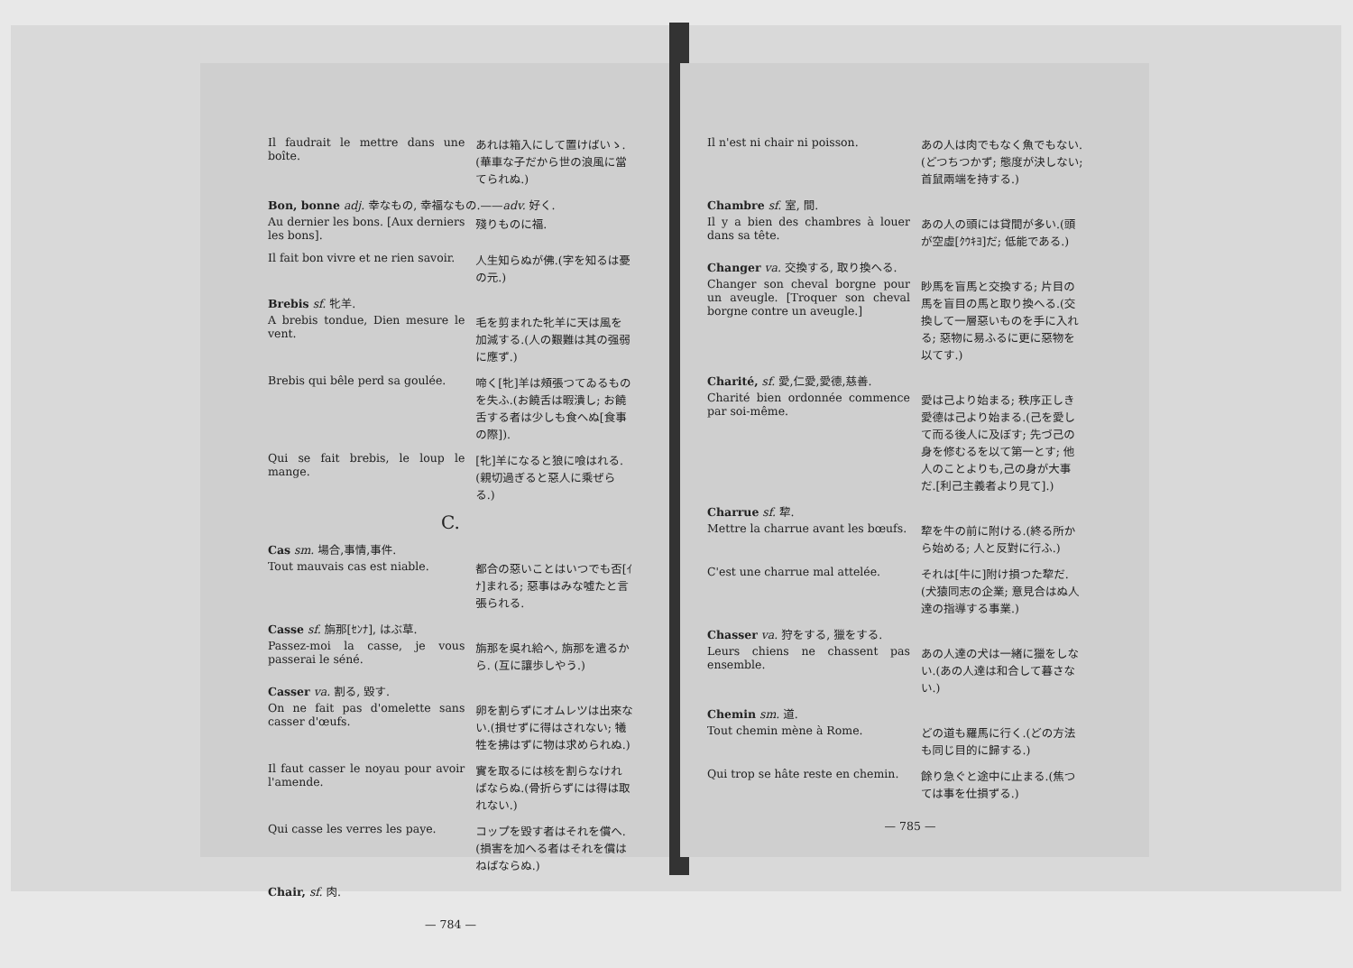Il faudrait le mettre dans une boîte.
あれは箱入にして置けばいゝ.(華車な子だから世の浪風に當てられぬ.)
Bon, bonne adj. 幸なもの, 幸福なもの.——adv. 好く.
Au dernier les bons. [Aux derniers les bons].
殘りものに福.
Il fait bon vivre et ne rien savoir.
人生知らぬが佛.(字を知るは憂の元.)
Brebis sf. 牝羊.
A brebis tondue, Dien mesure le vent.
毛を剪まれた牝羊に天は風を加減する.(人の艱難は其の强弱に應ず.)
Brebis qui bêle perd sa goulée.
啼く[牝]羊は頰張つてゐるものを失ふ.(お饒舌は暇潰し; お饒舌する者は少しも食へぬ[食事の際]).
Qui se fait brebis, le loup le mange.
[牝]羊になると狼に喰はれる.(親切過ぎると惡人に乘ぜらる.)
C.
Cas sm. 場合,事情,事件.
Tout mauvais cas est niable. 都合の惡いことはいつでも否[ｲﾅ]まれる; 惡事はみな噓たと言張られる.
Casse sf. 旃那[ｾﾝﾅ], はぶ草.
Passez-moi la casse, je vous passerai le séné.
旃那を吳れ給へ, 旃那を遣るから. (互に讓歩しやう.)
Casser va. 割る, 毀す.
On ne fait pas d'omelette sans casser d'œufs.
卵を割らずにオムレツは出來ない.(損せずに得はされない; 犧牲を拂はずに物は求められぬ.)
Il faut casser le noyau pour avoir l'amende.
實を取るには核を割らなければならぬ.(骨折らずには得は取れない.)
Qui casse les verres les paye. コップを毀す者はそれを償へ.(損害を加へる者はそれを償はねばならぬ.)
Chair, sf. 肉.
— 784 —
Il n'est ni chair ni poisson. あの人は肉でもなく魚でもない.(どつちつかず; 態度が決しない; 首鼠兩端を持する.)
Chambre sf. 室, 間.
Il y a bien des chambres à louer dans sa tête.
あの人の頭には貸間が多い.(頭が空虛[ｸｳｷﾖ]だ; 低能である.)
Changer va. 交換する, 取り換へる.
Changer son cheval borgne pour un aveugle. [Troquer son cheval borgne contre un aveugle.]
眇馬を盲馬と交換する; 片目の馬を盲目の馬と取り換へる.(交換して一層惡いものを手に入れる; 惡物に易ふるに更に惡物を以てす.)
Charité, sf. 愛,仁愛,愛德,慈善.
Charité bien ordonnée commence par soi-même.
愛は己より始まる; 秩序正しき愛德は己より始まる.(己を愛して而る後人に及ぼす; 先づ己の身を修むるを以て第一とす; 他人のことよりも,己の身が大事だ.[利己主義者より見て].)
Charrue sf. 犂.
Mettre la charrue avant les bœufs.
犂を牛の前に附ける.(終る所から始める; 人と反對に行ふ.)
C'est une charrue mal attelée. それは[牛に]附け損つた犂だ.(犬猿同志の企業; 意見合はぬ人達の指導する事業.)
Chasser va. 狩をする, 獵をする.
Leurs chiens ne chassent pas ensemble.
あの人達の犬は一緒に獵をしない.(あの人達は和合して暮さない.)
Chemin sm. 道.
Tout chemin mène à Rome. どの道も羅馬に行く.(どの方法も同じ目的に歸する.)
Qui trop se hâte reste en chemin.
餘り急ぐと途中に止まる.(焦つては事を仕損ずる.)
— 785 —